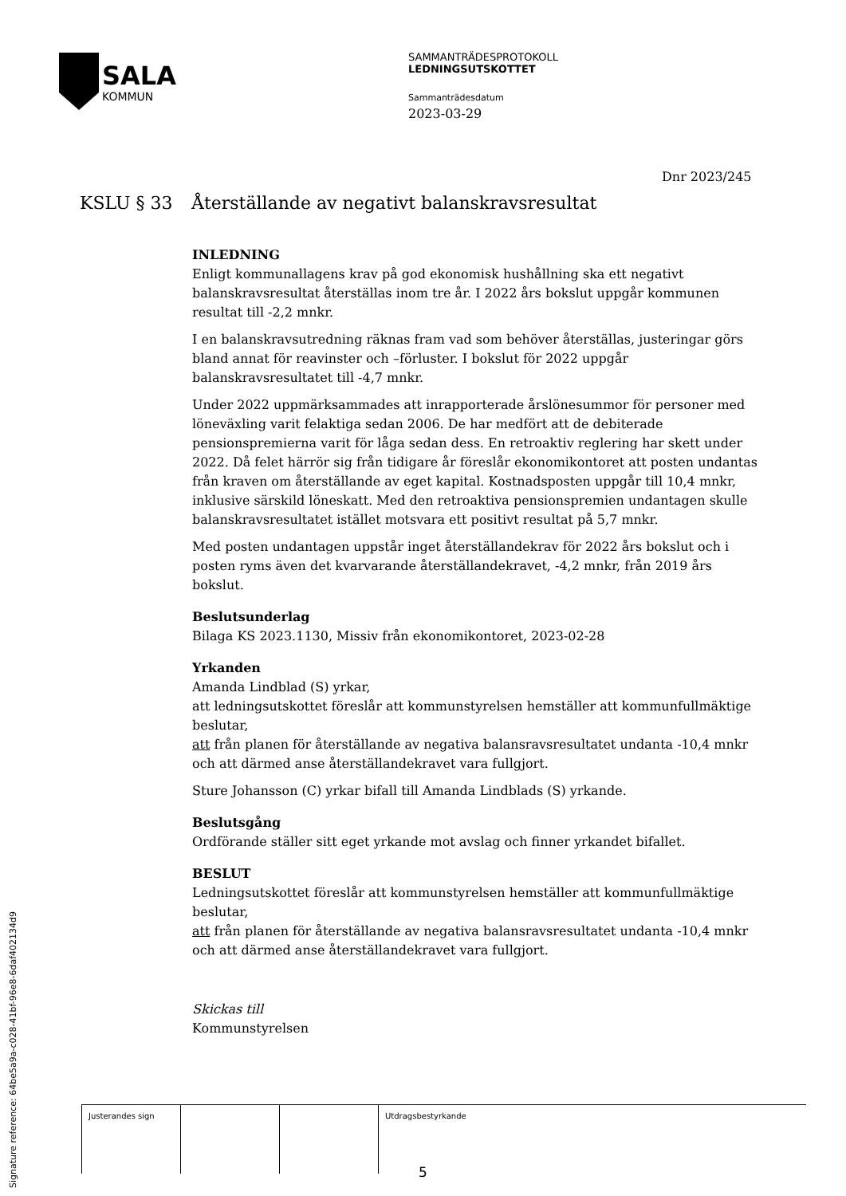SALA
KOMMUN
SAMMANTRÄDESPROTOKOLL
LEDNINGSUTSKOTTET
Sammanträdesdatum
2023-03-29
Dnr 2023/245
KSLU § 33 Återställande av negativt balanskravsresultat
INLEDNING
Enligt kommunallagens krav på god ekonomisk hushållning ska ett negativt balanskravsresultat återställas inom tre år. I 2022 års bokslut uppgår kommunen resultat till -2,2 mnkr.
I en balanskravsutredning räknas fram vad som behöver återställas, justeringar görs bland annat för reavinster och –förluster. I bokslut för 2022 uppgår balanskravsresultatet till -4,7 mnkr.
Under 2022 uppmärksammades att inrapporterade årslönesummor för personer med löneväxling varit felaktiga sedan 2006. De har medfört att de debiterade pensionspremierna varit för låga sedan dess. En retroaktiv reglering har skett under 2022. Då felet härrör sig från tidigare år föreslår ekonomikontoret att posten undantas från kraven om återställande av eget kapital. Kostnadsposten uppgår till 10,4 mnkr, inklusive särskild löneskatt. Med den retroaktiva pensionspremien undantagen skulle balanskravsresultatet istället motsvara ett positivt resultat på 5,7 mnkr.
Med posten undantagen uppstår inget återställandekrav för 2022 års bokslut och i posten ryms även det kvarvarande återställandekravet, -4,2 mnkr, från 2019 års bokslut.
Beslutsunderlag
Bilaga KS 2023.1130, Missiv från ekonomikontoret, 2023-02-28
Yrkanden
Amanda Lindblad (S) yrkar,
att ledningsutskottet föreslår att kommunstyrelsen hemställer att kommunfullmäktige beslutar,
att från planen för återställande av negativa balansravsresultatet undanta -10,4 mnkr och att därmed anse återställandekravet vara fullgjort.
Sture Johansson (C) yrkar bifall till Amanda Lindblads (S) yrkande.
Beslutsgång
Ordförande ställer sitt eget yrkande mot avslag och finner yrkandet bifallet.
BESLUT
Ledningsutskottet föreslår att kommunstyrelsen hemställer att kommunfullmäktige beslutar,
att från planen för återställande av negativa balansravsresultatet undanta -10,4 mnkr och att därmed anse återställandekravet vara fullgjort.
Skickas till
Kommunstyrelsen
| Justerandes sign | | | Utdragsbestyrkande |
Signature reference: 64be5a9a-c028-41bf-96e8-6daf402134d9
5